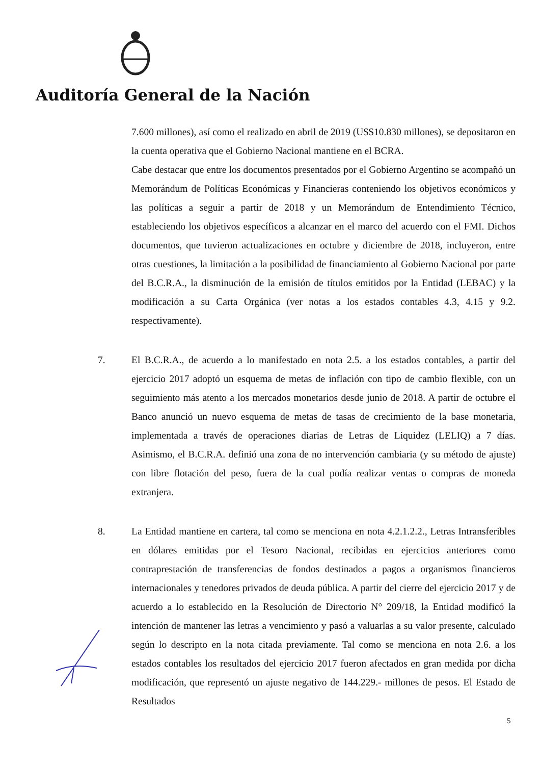Auditoría General de la Nación
7.600 millones), así como el realizado en abril de 2019 (U$S10.830 millones), se depositaron en la cuenta operativa que el Gobierno Nacional mantiene en el BCRA.
Cabe destacar que entre los documentos presentados por el Gobierno Argentino se acompañó un Memorándum de Políticas Económicas y Financieras conteniendo los objetivos económicos y las políticas a seguir a partir de 2018 y un Memorándum de Entendimiento Técnico, estableciendo los objetivos específicos a alcanzar en el marco del acuerdo con el FMI. Dichos documentos, que tuvieron actualizaciones en octubre y diciembre de 2018, incluyeron, entre otras cuestiones, la limitación a la posibilidad de financiamiento al Gobierno Nacional por parte del B.C.R.A., la disminución de la emisión de títulos emitidos por la Entidad (LEBAC) y la modificación a su Carta Orgánica (ver notas a los estados contables 4.3, 4.15 y 9.2. respectivamente).
7. El B.C.R.A., de acuerdo a lo manifestado en nota 2.5. a los estados contables, a partir del ejercicio 2017 adoptó un esquema de metas de inflación con tipo de cambio flexible, con un seguimiento más atento a los mercados monetarios desde junio de 2018. A partir de octubre el Banco anunció un nuevo esquema de metas de tasas de crecimiento de la base monetaria, implementada a través de operaciones diarias de Letras de Liquidez (LELIQ) a 7 días. Asimismo, el B.C.R.A. definió una zona de no intervención cambiaria (y su método de ajuste) con libre flotación del peso, fuera de la cual podía realizar ventas o compras de moneda extranjera.
8. La Entidad mantiene en cartera, tal como se menciona en nota 4.2.1.2.2., Letras Intransferibles en dólares emitidas por el Tesoro Nacional, recibidas en ejercicios anteriores como contraprestación de transferencias de fondos destinados a pagos a organismos financieros internacionales y tenedores privados de deuda pública. A partir del cierre del ejercicio 2017 y de acuerdo a lo establecido en la Resolución de Directorio N° 209/18, la Entidad modificó la intención de mantener las letras a vencimiento y pasó a valuarlas a su valor presente, calculado según lo descripto en la nota citada previamente. Tal como se menciona en nota 2.6. a los estados contables los resultados del ejercicio 2017 fueron afectados en gran medida por dicha modificación, que representó un ajuste negativo de 144.229.- millones de pesos. El Estado de Resultados
5